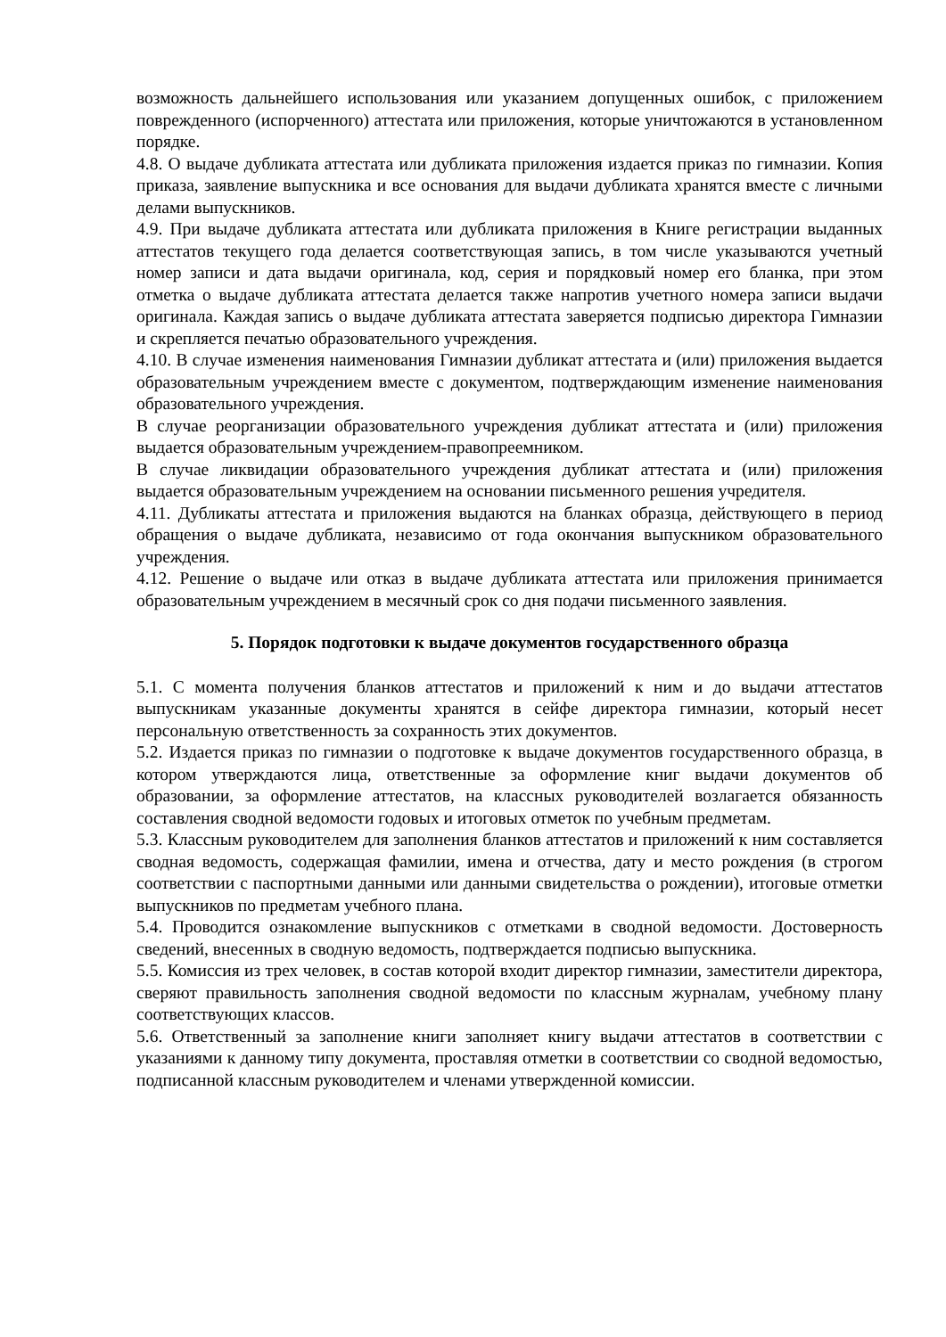возможность дальнейшего использования или указанием допущенных ошибок, с приложением поврежденного (испорченного) аттестата или приложения, которые уничтожаются в установленном порядке.
4.8. О выдаче дубликата аттестата или дубликата приложения издается приказ по гимназии. Копия приказа, заявление выпускника и все основания для выдачи дубликата хранятся вместе с личными делами выпускников.
4.9. При выдаче дубликата аттестата или дубликата приложения в Книге регистрации выданных аттестатов текущего года делается соответствующая запись, в том числе указываются учетный номер записи и дата выдачи оригинала, код, серия и порядковый номер его бланка, при этом отметка о выдаче дубликата аттестата делается также напротив учетного номера записи выдачи оригинала. Каждая запись о выдаче дубликата аттестата заверяется подписью директора Гимназии и скрепляется печатью образовательного учреждения.
4.10. В случае изменения наименования Гимназии дубликат аттестата и (или) приложения выдается образовательным учреждением вместе с документом, подтверждающим изменение наименования образовательного учреждения.
В случае реорганизации образовательного учреждения дубликат аттестата и (или) приложения выдается образовательным учреждением-правопреемником.
В случае ликвидации образовательного учреждения дубликат аттестата и (или) приложения выдается образовательным учреждением на основании письменного решения учредителя.
4.11. Дубликаты аттестата и приложения выдаются на бланках образца, действующего в период обращения о выдаче дубликата, независимо от года окончания выпускником образовательного учреждения.
4.12. Решение о выдаче или отказ в выдаче дубликата аттестата или приложения принимается образовательным учреждением в месячный срок со дня подачи письменного заявления.
5. Порядок подготовки к выдаче документов государственного образца
5.1. С момента получения бланков аттестатов и приложений к ним и до выдачи аттестатов выпускникам указанные документы хранятся в сейфе директора гимназии, который несет персональную ответственность за сохранность этих документов.
5.2. Издается приказ по гимназии о подготовке к выдаче документов государственного образца, в котором утверждаются лица, ответственные за оформление книг выдачи документов об образовании, за оформление аттестатов, на классных руководителей возлагается обязанность составления сводной ведомости годовых и итоговых отметок по учебным предметам.
5.3. Классным руководителем для заполнения бланков аттестатов и приложений к ним составляется сводная ведомость, содержащая фамилии, имена и отчества, дату и место рождения (в строгом соответствии с паспортными данными или данными свидетельства о рождении), итоговые отметки выпускников по предметам учебного плана.
5.4. Проводится ознакомление выпускников с отметками в сводной ведомости. Достоверность сведений, внесенных в сводную ведомость, подтверждается подписью выпускника.
5.5. Комиссия из трех человек, в состав которой входит директор гимназии, заместители директора, сверяют правильность заполнения сводной ведомости по классным журналам, учебному плану соответствующих классов.
5.6. Ответственный за заполнение книги заполняет книгу выдачи аттестатов в соответствии с указаниями к данному типу документа, проставляя отметки в соответствии со сводной ведомостью, подписанной классным руководителем и членами утвержденной комиссии.